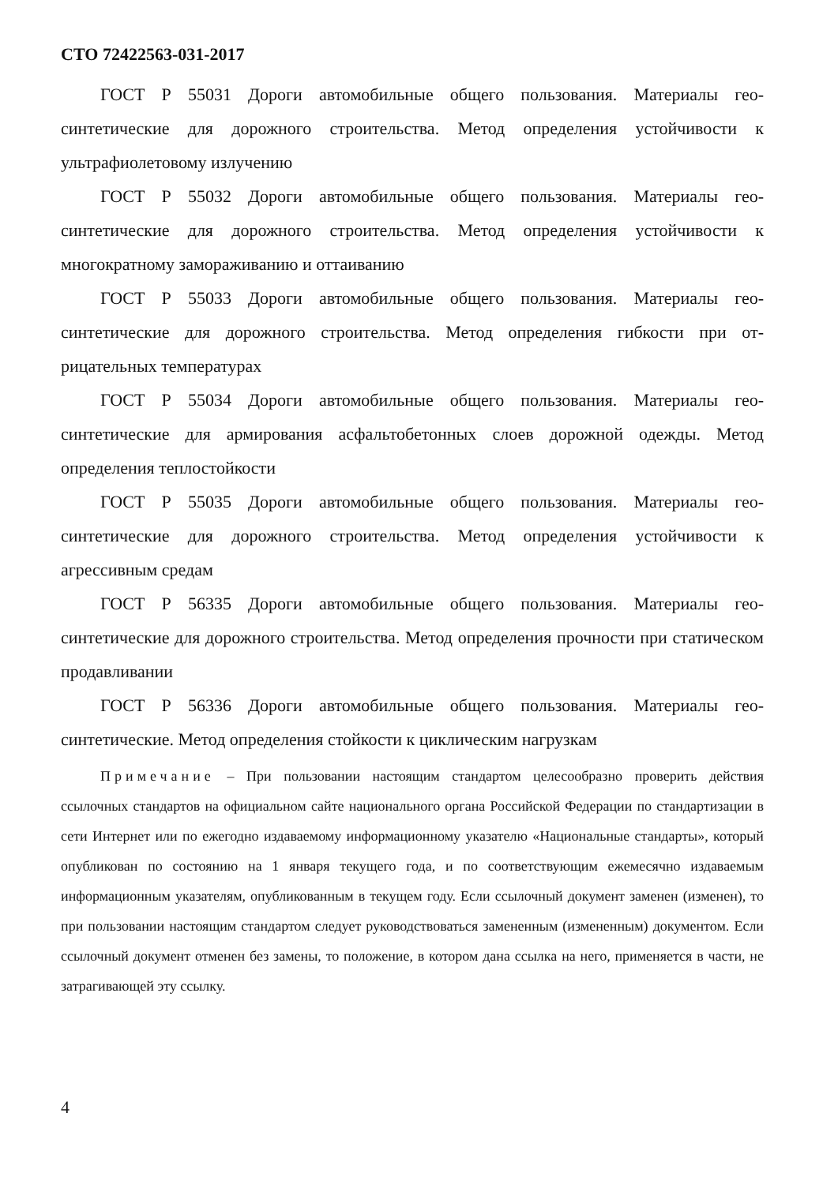СТО 72422563-031-2017
ГОСТ Р 55031 Дороги автомобильные общего пользования. Материалы гео­синтетические для дорожного строительства. Метод определения устойчивости к ультрафиолетовому излучению
ГОСТ Р 55032 Дороги автомобильные общего пользования. Материалы гео­синтетические для дорожного строительства. Метод определения устойчивости к многократному замораживанию и оттаиванию
ГОСТ Р 55033 Дороги автомобильные общего пользования. Материалы гео­синтетические для дорожного строительства. Метод определения гибкости при от­рицательных температурах
ГОСТ Р 55034 Дороги автомобильные общего пользования. Материалы гео­синтетические для армирования асфальтобетонных слоев дорожной одежды. Ме­тод определения теплостойкости
ГОСТ Р 55035 Дороги автомобильные общего пользования. Материалы гео­синтетические для дорожного строительства. Метод определения устойчивости к агрессивным средам
ГОСТ Р 56335 Дороги автомобильные общего пользования. Материалы гео­синтетические для дорожного строительства. Метод определения прочности при статическом продавливании
ГОСТ Р 56336 Дороги автомобильные общего пользования. Материалы гео­синтетические. Метод определения стойкости к циклическим нагрузкам
Примечание – При пользовании настоящим стандартом целесообразно проверить действия ссылочных стандартов на официальном сайте национального органа Российской Феде­рации по стандартизации в сети Интернет или по ежегодно издаваемому информационному ука­зателю «Национальные стандарты», который опубликован по состоянию на 1 января текущего года, и по соответствующим ежемесячно издаваемым информационным указателям, опублико­ванным в текущем году. Если ссылочный документ заменен (изменен), то при пользовании насто­ящим стандартом следует руководствоваться замененным (измененным) документом. Если ссы­лочный документ отменен без замены, то положение, в котором дана ссылка на него, применя­ется в части, не затрагивающей эту ссылку.
4